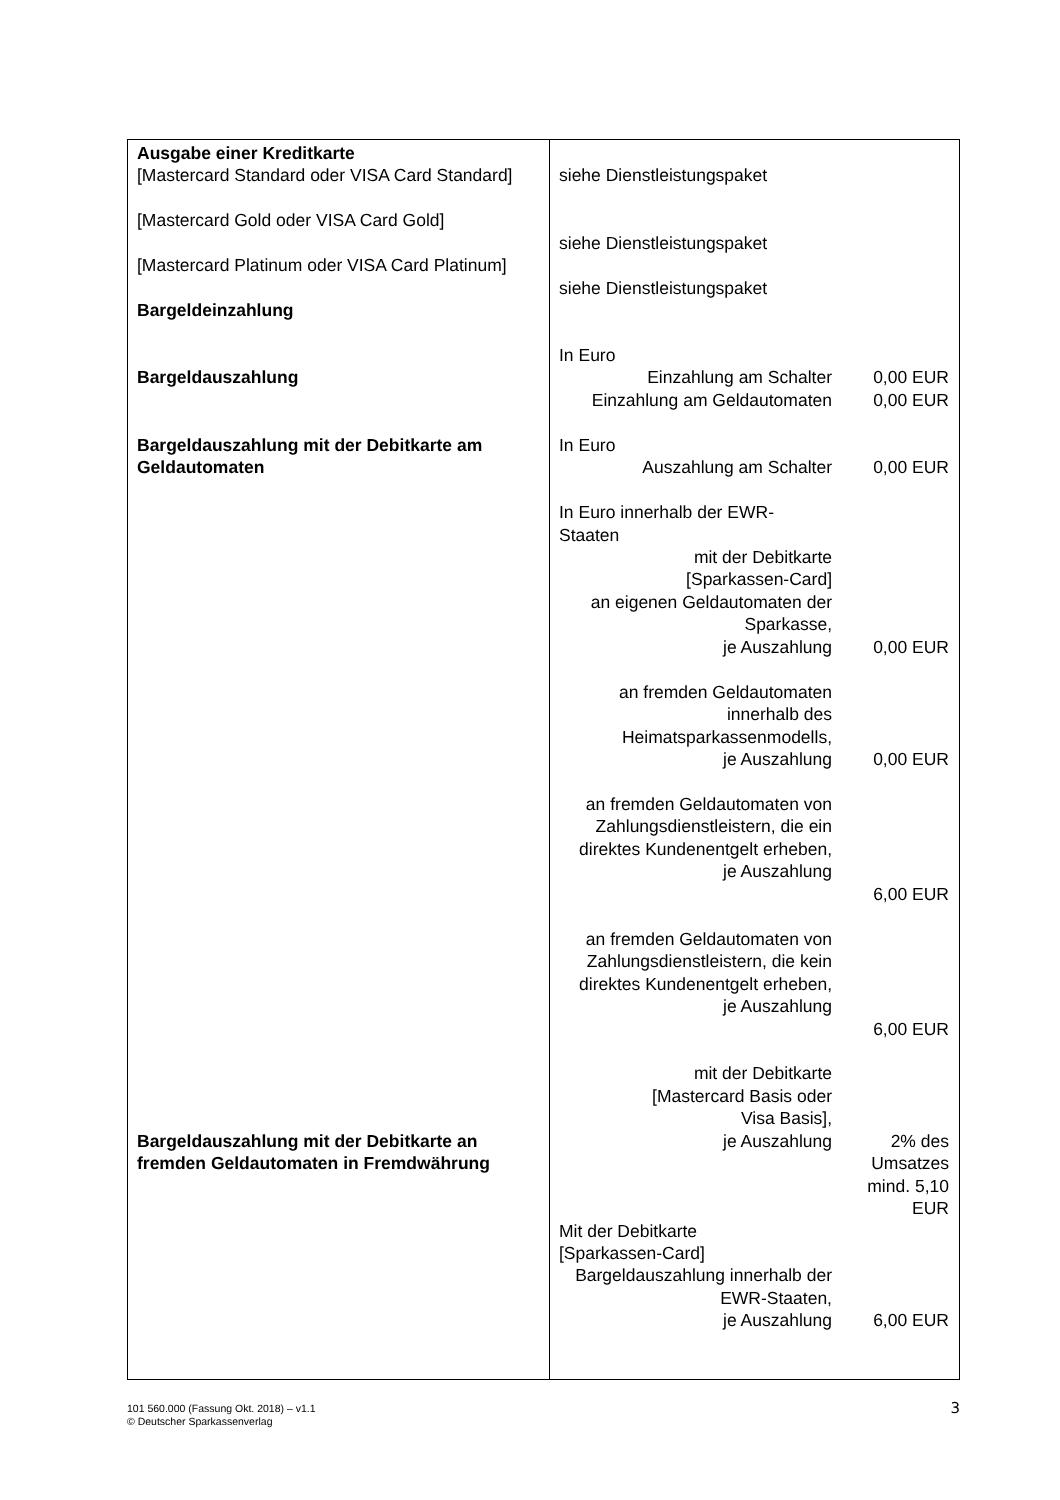| Ausgabe einer Kreditkarte [Mastercard Standard oder VISA Card Standard] [Mastercard Gold oder VISA Card Gold] [Mastercard Platinum oder VISA Card Platinum] Bargeldeinzahlung Bargeldauszahlung Bargeldauszahlung mit der Debitkarte am Geldautomaten Bargeldauszahlung mit der Debitkarte an fremden Geldautomaten in Fremdwährung | siehe Dienstleistungspaket siehe Dienstleistungspaket siehe Dienstleistungspaket In Euro Einzahlung am Schalter 0,00 EUR Einzahlung am Geldautomaten 0,00 EUR In Euro Auszahlung am Schalter 0,00 EUR In Euro innerhalb der EWR- Staaten mit der Debitkarte [Sparkassen-Card] an eigenen Geldautomaten der Sparkasse, je Auszahlung 0,00 EUR an fremden Geldautomaten innerhalb des Heimatsparkassenmodells, je Auszahlung 0,00 EUR an fremden Geldautomaten von Zahlungsdienstleistern, die ein direktes Kundenentgelt erheben, je Auszahlung 6,00 EUR an fremden Geldautomaten von Zahlungsdienstleistern, die kein direktes Kundenentgelt erheben, je Auszahlung 6,00 EUR mit der Debitkarte [Mastercard Basis oder Visa Basis], je Auszahlung 2% des Umsatzes mind. 5,10 EUR Mit der Debitkarte [Sparkassen-Card] Bargeldauszahlung innerhalb der EWR-Staaten, je Auszahlung 6,00 EUR |
101 560.000 (Fassung Okt. 2018) – v1.1
© Deutscher Sparkassenverlag
3